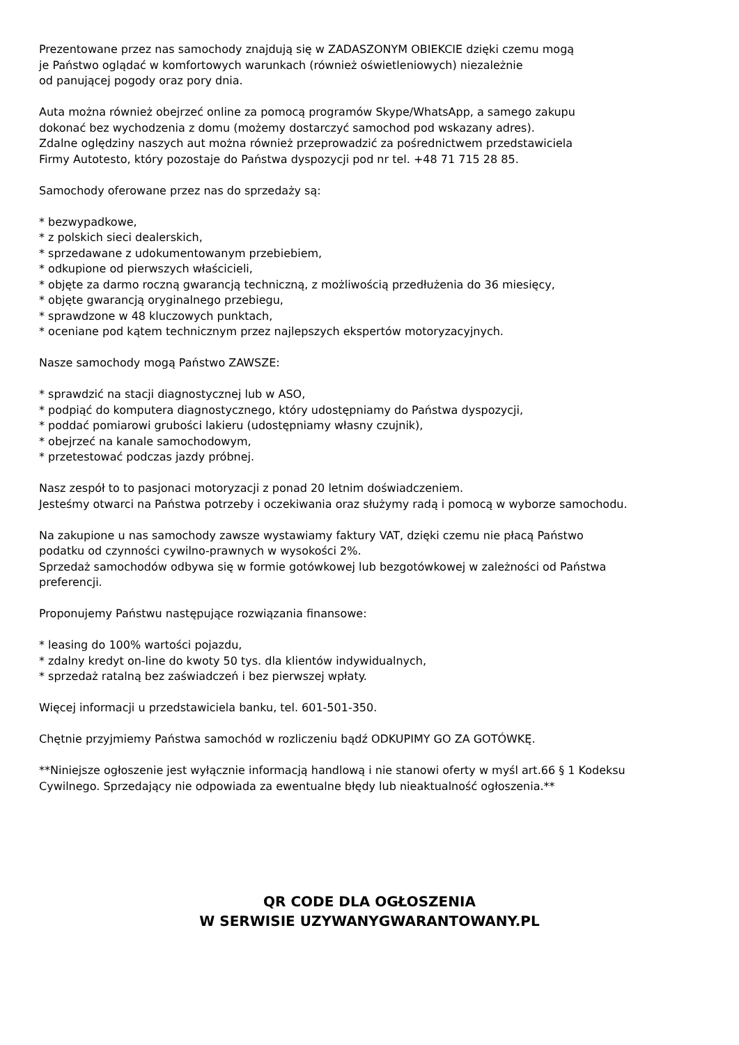Prezentowane przez nas samochody znajdują się w ZADASZONYM OBIEKCIE dzięki czemu mogą
je Państwo oglądać w komfortowych warunkach (również oświetleniowych) niezależnie
od panującej pogody oraz pory dnia.
Auta można również obejrzeć online za pomocą programów Skype/WhatsApp, a samego zakupu
dokonać bez wychodzenia z domu (możemy dostarczyć samochod pod wskazany adres).
Zdalne oględziny naszych aut można również przeprowadzić za pośrednictwem przedstawiciela
Firmy Autotesto, który pozostaje do Państwa dyspozycji pod nr tel. +48 71 715 28 85.
Samochody oferowane przez nas do sprzedaży są:
* bezwypadkowe,
* z polskich sieci dealerskich,
* sprzedawane z udokumentowanym przebiebiem,
* odkupione od pierwszych właścicieli,
* objęte za darmo roczną gwarancją techniczną, z możliwością przedłużenia do 36 miesięcy,
* objęte gwarancją oryginalnego przebiegu,
* sprawdzone w 48 kluczowych punktach,
* oceniane pod kątem technicznym przez najlepszych ekspertów motoryzacyjnych.
Nasze samochody mogą Państwo ZAWSZE:
* sprawdzić na stacji diagnostycznej lub w ASO,
* podpiąć do komputera diagnostycznego, który udostępniamy do Państwa dyspozycji,
* poddać pomiarowi grubości lakieru (udostępniamy własny czujnik),
* obejrzeć na kanale samochodowym,
* przetestować podczas jazdy próbnej.
Nasz zespół to to pasjonaci motoryzacji z ponad 20 letnim doświadczeniem.
Jesteśmy otwarci na Państwa potrzeby i oczekiwania oraz służymy radą i pomocą w wyborze samochodu.
Na zakupione u nas samochody zawsze wystawiamy faktury VAT, dzięki czemu nie płacą Państwo
podatku od czynności cywilno-prawnych w wysokości 2%.
Sprzedaż samochodów odbywa się w formie gotówkowej lub bezgotówkowej w zależności od Państwa
preferencji.
Proponujemy Państwu następujące rozwiązania finansowe:
* leasing do 100% wartości pojazdu,
* zdalny kredyt on-line do kwoty 50 tys. dla klientów indywidualnych,
* sprzedaż ratalną bez zaświadczeń i bez pierwszej wpłaty.
Więcej informacji u przedstawiciela banku, tel. 601-501-350.
Chętnie przyjmiemy Państwa samochód w rozliczeniu bądź ODKUPIMY GO ZA GOTÓWKĘ.
**Niniejsze ogłoszenie jest wyłącznie informacją handlową i nie stanowi oferty w myśl art.66 § 1 Kodeksu
Cywilnego. Sprzedający nie odpowiada za ewentualne błędy lub nieaktualność ogłoszenia.**
QR CODE DLA OGŁOSZENIA
W SERWISIE UZYWANYGWARANTOWANY.PL